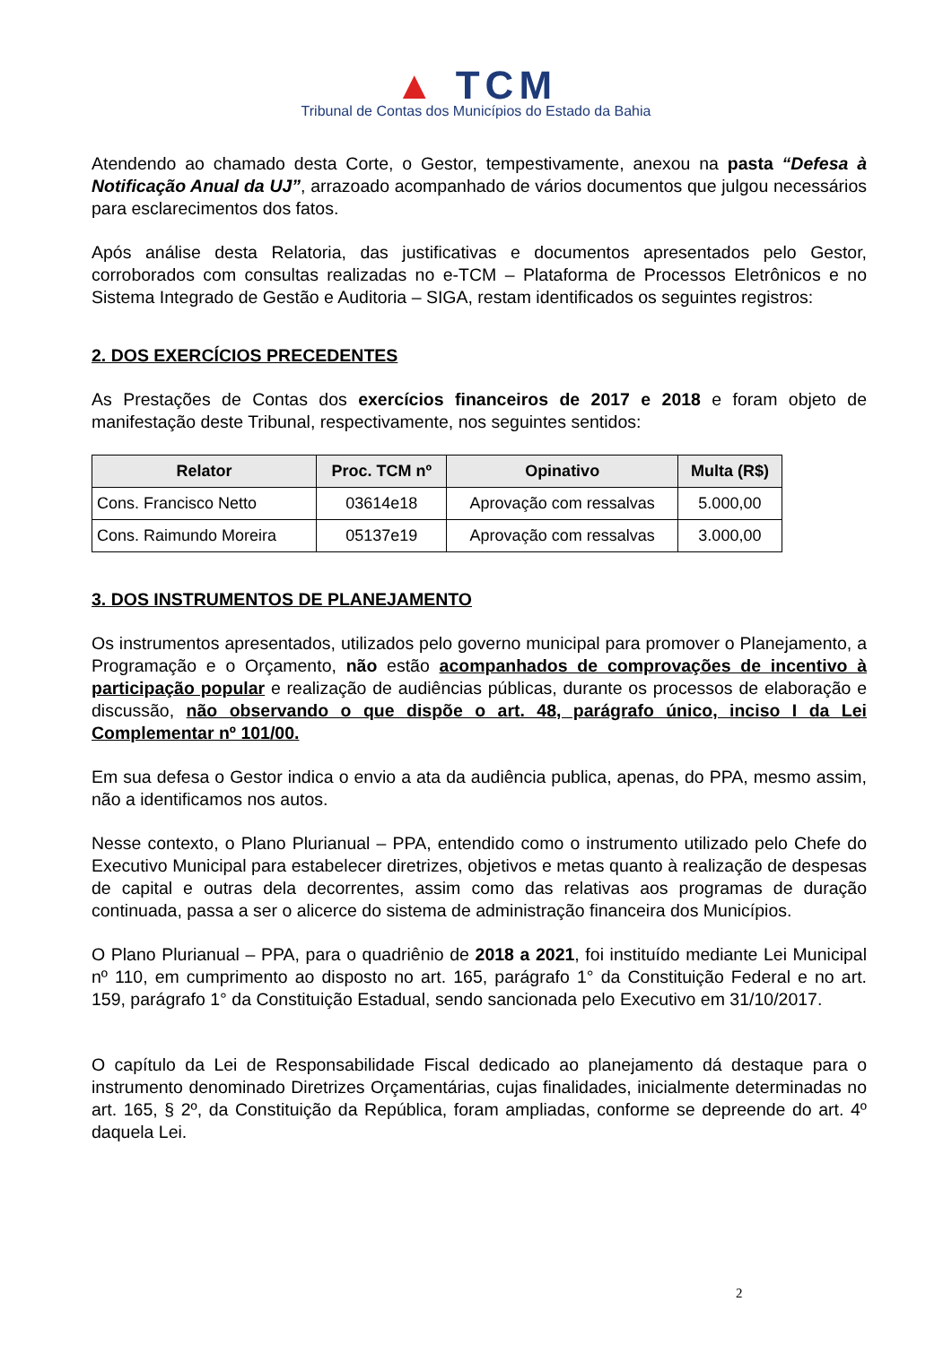▲ TCM
Tribunal de Contas dos Municípios do Estado da Bahia
Atendendo ao chamado desta Corte, o Gestor, tempestivamente, anexou na pasta “Defesa à Notificação Anual da UJ”, arrazoado acompanhado de vários documentos que julgou necessários para esclarecimentos dos fatos.
Após análise desta Relatoria, das justificativas e documentos apresentados pelo Gestor, corroborados com consultas realizadas no e-TCM – Plataforma de Processos Eletrônicos e no Sistema Integrado de Gestão e Auditoria – SIGA, restam identificados os seguintes registros:
2. DOS EXERCÍCIOS PRECEDENTES
As Prestações de Contas dos exercícios financeiros de 2017 e 2018 e foram objeto de manifestação deste Tribunal, respectivamente, nos seguintes sentidos:
| Relator | Proc. TCM nº | Opinativo | Multa (R$) |
| --- | --- | --- | --- |
| Cons. Francisco Netto | 03614e18 | Aprovação com ressalvas | 5.000,00 |
| Cons. Raimundo Moreira | 05137e19 | Aprovação com ressalvas | 3.000,00 |
3. DOS INSTRUMENTOS DE PLANEJAMENTO
Os instrumentos apresentados, utilizados pelo governo municipal para promover o Planejamento, a Programação e o Orçamento, não estão acompanhados de comprovações de incentivo à participação popular e realização de audiências públicas, durante os processos de elaboração e discussão, não observando o que dispõe o art. 48, parágrafo único, inciso I da Lei Complementar nº 101/00.
Em sua defesa o Gestor indica o envio a ata da audiência publica, apenas, do PPA, mesmo assim, não a identificamos nos autos.
Nesse contexto, o Plano Plurianual – PPA, entendido como o instrumento utilizado pelo Chefe do Executivo Municipal para estabelecer diretrizes, objetivos e metas quanto à realização de despesas de capital e outras dela decorrentes, assim como das relativas aos programas de duração continuada, passa a ser o alicerce do sistema de administração financeira dos Municípios.
O Plano Plurianual – PPA, para o quadriênio de 2018 a 2021, foi instituído mediante Lei Municipal nº 110, em cumprimento ao disposto no art. 165, parágrafo 1° da Constituição Federal e no art. 159, parágrafo 1° da Constituição Estadual, sendo sancionada pelo Executivo em 31/10/2017.
O capítulo da Lei de Responsabilidade Fiscal dedicado ao planejamento dá destaque para o instrumento denominado Diretrizes Orçamentárias, cujas finalidades, inicialmente determinadas no art. 165, § 2º, da Constituição da República, foram ampliadas, conforme se depreende do art. 4º daquela Lei.
2